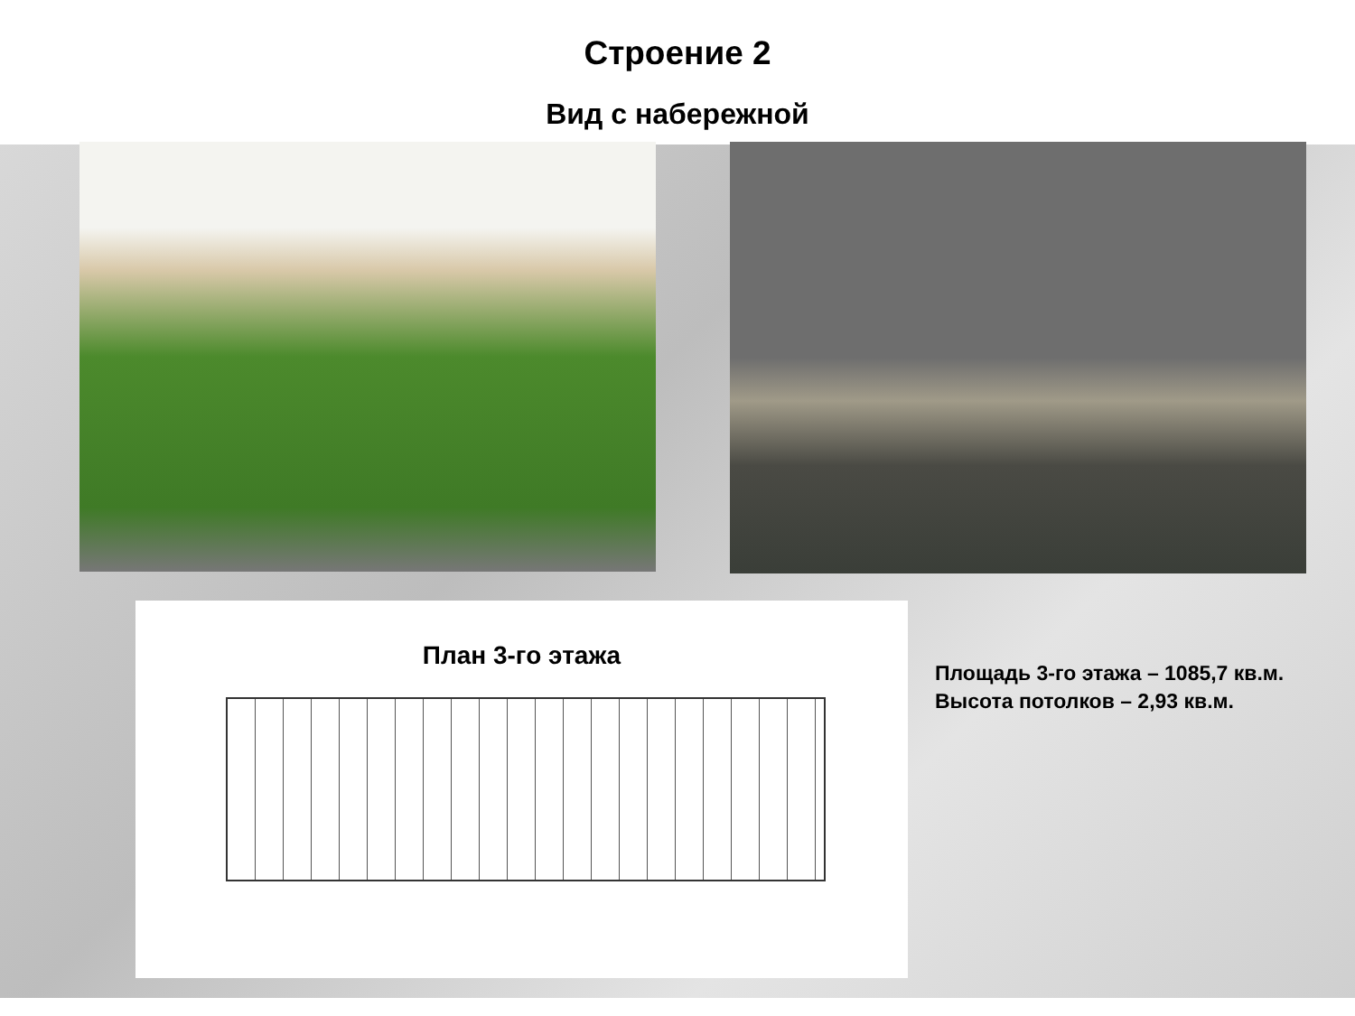Строение 2
Вид с набережной
План 3-го этажа
Площадь 3-го этажа – 1085,7 кв.м.
Высота потолков – 2,93 кв.м.